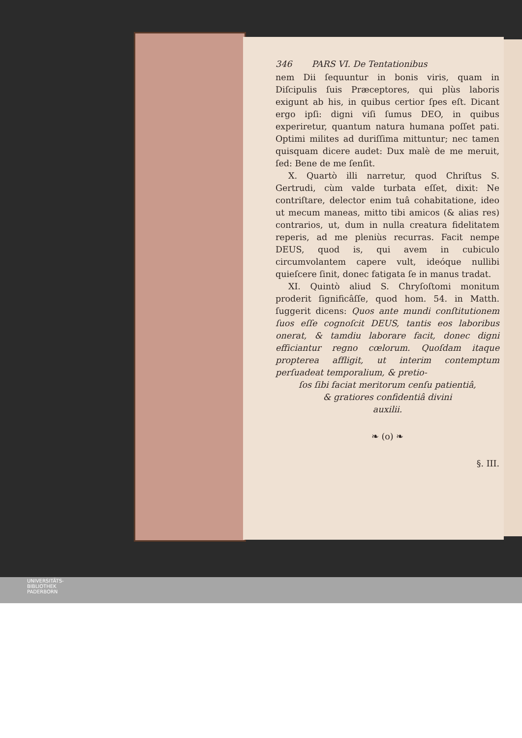346 PARS VI. De Tentationibus
nem Dii ſequuntur in bonis viris, quam in Diſcipulis ſuis Præceptores, qui plùs laboris exigunt ab his, in quibus certior ſpes eſt. Dicant ergo ipſi: digni viſi ſumus DEO, in quibus experiretur, quantum natura humana poſſet pati. Optimi milites ad duriſſima mittuntur; nec tamen quisquam dicere audet: Dux malè de me meruit, ſed: Bene de me ſenſit.
X. Quartò illi narretur, quod Chriſtus S. Gertrudi, cùm valde turbata eſſet, dixit: Ne contriſtare, delector enim tuâ cohabitatione, ideo ut mecum maneas, mitto tibi amicos (& alias res) contrarios, ut, dum in nulla creatura fidelitatem reperis, ad me pleniùs recurras. Facit nempe DEUS, quod is, qui avem in cubiculo circumvolantem capere vult, ideóque nullibi quieſcere ſinit, donec fatigata ſe in manus tradat.
XI. Quintò aliud S. Chryſoſtomi monitum proderit ſignificâſſe, quod hom. 54. in Matth. ſuggerit dicens: Quos ante mundi conſtitutionem ſuos eſſe cognoſcit DEUS, tantis eos laboribus onerat, & tamdiu laborare facit, donec digni efficiantur regno cœlorum. Quoſdam itaque propterea affligit, ut interim contemptum perſuadeat temporalium, & pretio-
ſos ſibi faciat meritorum cenſu patientiâ,
& gratiores confidentiâ divini
auxilii.
❧ (o) ❧
§. III.
UNIVERSITÄTS-
BIBLIOTHEK
PADERBORN